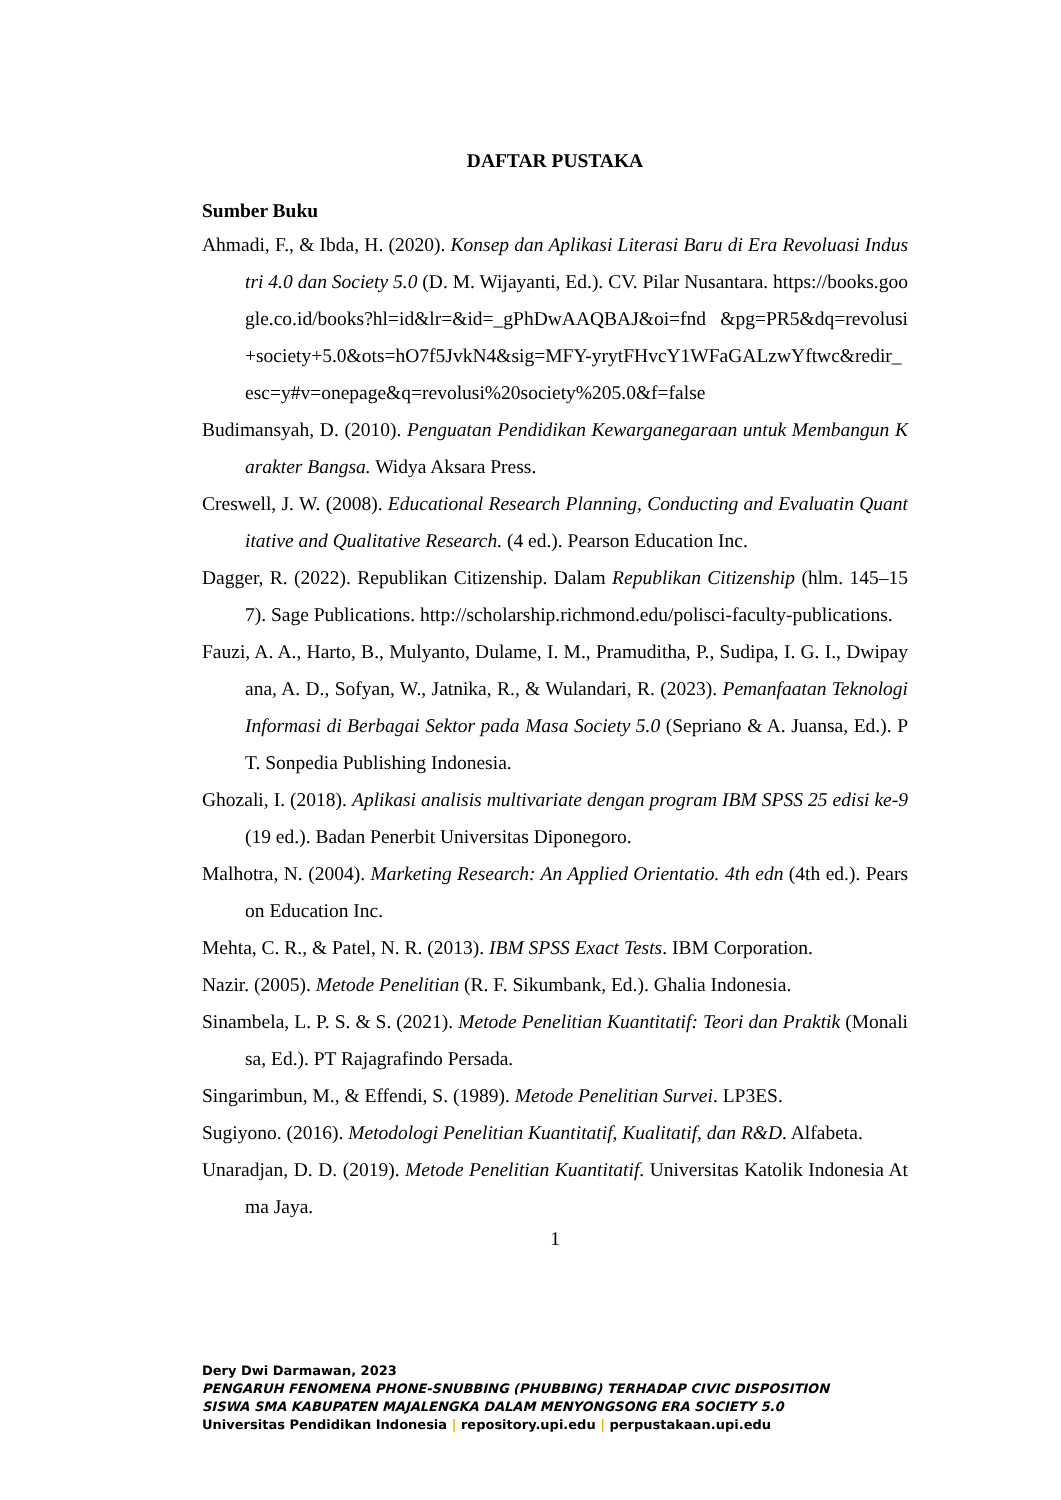DAFTAR PUSTAKA
Sumber Buku
Ahmadi, F., & Ibda, H. (2020). Konsep dan Aplikasi Literasi Baru di Era Revoluasi Industri 4.0 dan Society 5.0 (D. M. Wijayanti, Ed.). CV. Pilar Nusantara. https://books.google.co.id/books?hl=id&lr=&id=_gPhDwAAQBAJ&oi=fnd &pg=PR5&dq=revolusi+society+5.0&ots=hO7f5JvkN4&sig=MFY-yrytFHvcY1WFaGALzwYftwc&redir_esc=y#v=onepage&q=revolusi%20society%205.0&f=false
Budimansyah, D. (2010). Penguatan Pendidikan Kewarganegaraan untuk Membangun Karakter Bangsa. Widya Aksara Press.
Creswell, J. W. (2008). Educational Research Planning, Conducting and Evaluatin Quantitative and Qualitative Research. (4 ed.). Pearson Education Inc.
Dagger, R. (2022). Republikan Citizenship. Dalam Republikan Citizenship (hlm. 145–157). Sage Publications. http://scholarship.richmond.edu/polisci-faculty-publications.
Fauzi, A. A., Harto, B., Mulyanto, Dulame, I. M., Pramuditha, P., Sudipa, I. G. I., Dwipayana, A. D., Sofyan, W., Jatnika, R., & Wulandari, R. (2023). Pemanfaatan Teknologi Informasi di Berbagai Sektor pada Masa Society 5.0 (Sepriano & A. Juansa, Ed.). PT. Sonpedia Publishing Indonesia.
Ghozali, I. (2018). Aplikasi analisis multivariate dengan program IBM SPSS 25 edisi ke-9 (19 ed.). Badan Penerbit Universitas Diponegoro.
Malhotra, N. (2004). Marketing Research: An Applied Orientatio. 4th edn (4th ed.). Pearson Education Inc.
Mehta, C. R., & Patel, N. R. (2013). IBM SPSS Exact Tests. IBM Corporation.
Nazir. (2005). Metode Penelitian (R. F. Sikumbank, Ed.). Ghalia Indonesia.
Sinambela, L. P. S. & S. (2021). Metode Penelitian Kuantitatif: Teori dan Praktik (Monalisa, Ed.). PT Rajagrafindo Persada.
Singarimbun, M., & Effendi, S. (1989). Metode Penelitian Survei. LP3ES.
Sugiyono. (2016). Metodologi Penelitian Kuantitatif, Kualitatif, dan R&D. Alfabeta.
Unaradjan, D. D. (2019). Metode Penelitian Kuantitatif. Universitas Katolik Indonesia Atma Jaya.
1
Dery Dwi Darmawan, 2023
PENGARUH FENOMENA PHONE-SNUBBING (PHUBBING) TERHADAP CIVIC DISPOSITION
SISWA SMA KABUPATEN MAJALENGKA DALAM MENYONGSONG ERA SOCIETY 5.0
Universitas Pendidikan Indonesia | repository.upi.edu | perpustakaan.upi.edu